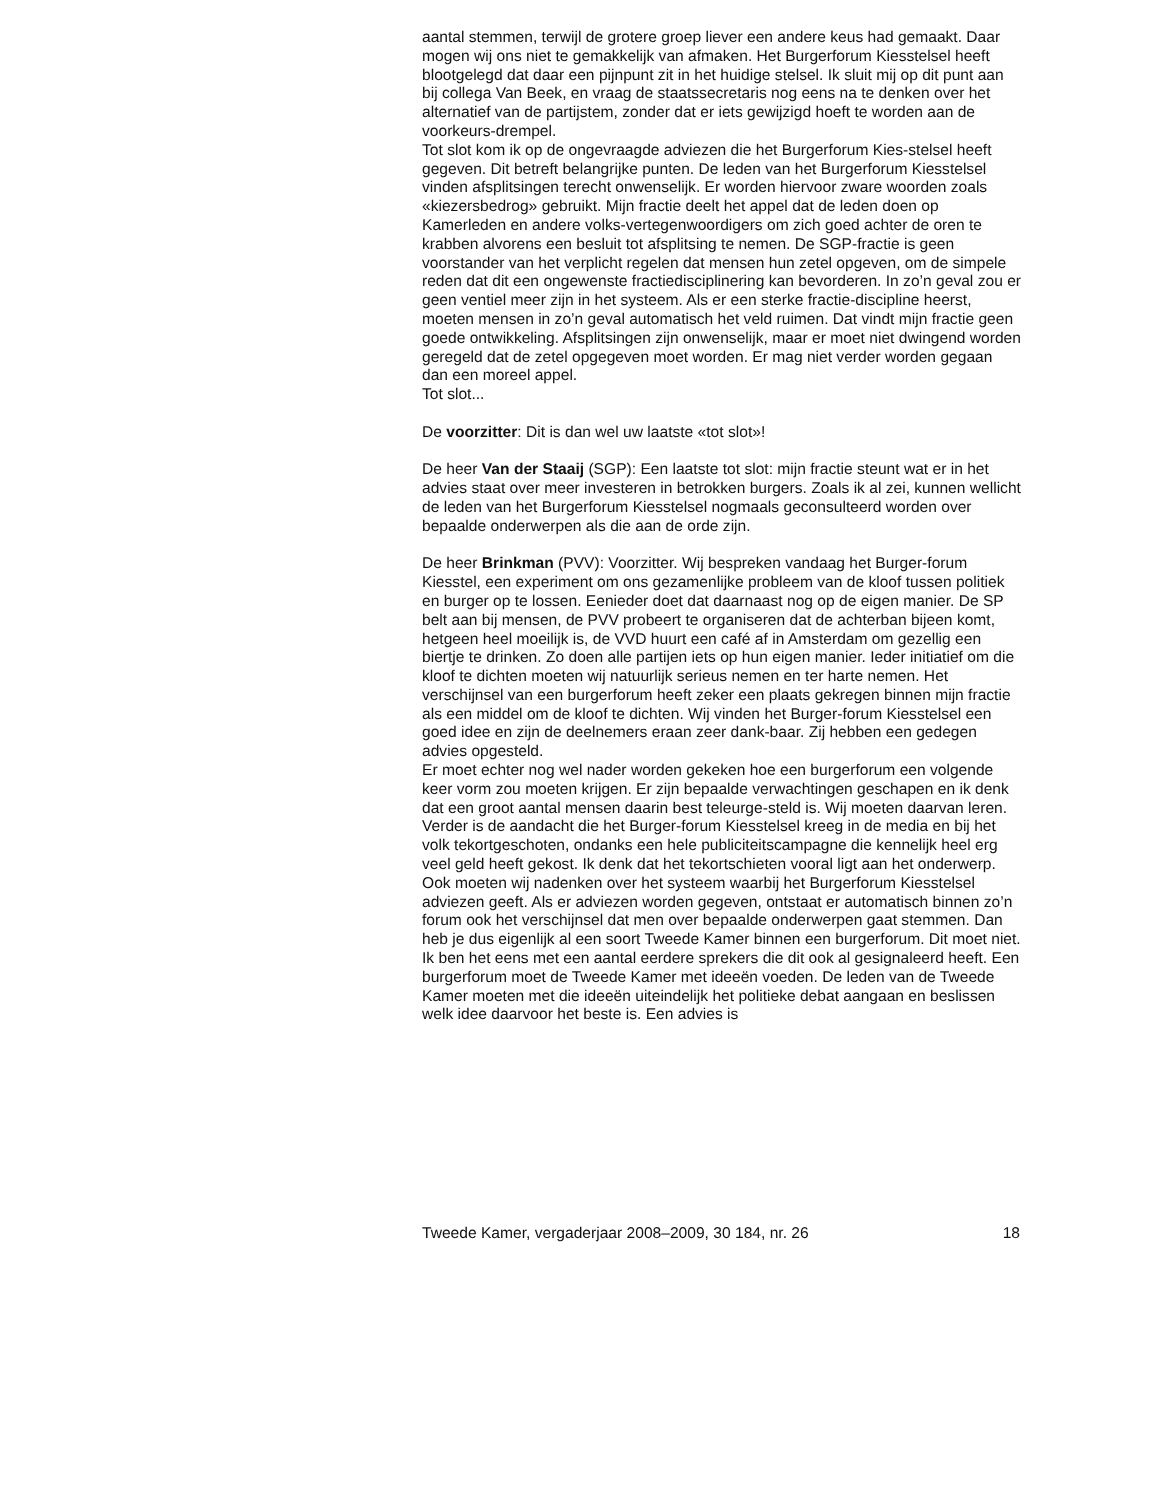aantal stemmen, terwijl de grotere groep liever een andere keus had gemaakt. Daar mogen wij ons niet te gemakkelijk van afmaken. Het Burgerforum Kiesstelsel heeft blootgelegd dat daar een pijnpunt zit in het huidige stelsel. Ik sluit mij op dit punt aan bij collega Van Beek, en vraag de staatssecretaris nog eens na te denken over het alternatief van de partijstem, zonder dat er iets gewijzigd hoeft te worden aan de voorkeurs-drempel.
Tot slot kom ik op de ongevraagde adviezen die het Burgerforum Kies-stelsel heeft gegeven. Dit betreft belangrijke punten. De leden van het Burgerforum Kiesstelsel vinden afsplitsingen terecht onwenselijk. Er worden hiervoor zware woorden zoals «kiezersbedrog» gebruikt. Mijn fractie deelt het appel dat de leden doen op Kamerleden en andere volks-vertegenwoordigers om zich goed achter de oren te krabben alvorens een besluit tot afsplitsing te nemen. De SGP-fractie is geen voorstander van het verplicht regelen dat mensen hun zetel opgeven, om de simpele reden dat dit een ongewenste fractiedisciplinering kan bevorderen. In zo’n geval zou er geen ventiel meer zijn in het systeem. Als er een sterke fractie-discipline heerst, moeten mensen in zo’n geval automatisch het veld ruimen. Dat vindt mijn fractie geen goede ontwikkeling. Afsplitsingen zijn onwenselijk, maar er moet niet dwingend worden geregeld dat de zetel opgegeven moet worden. Er mag niet verder worden gegaan dan een moreel appel.
Tot slot...
De voorzitter: Dit is dan wel uw laatste «tot slot»!
De heer Van der Staaij (SGP): Een laatste tot slot: mijn fractie steunt wat er in het advies staat over meer investeren in betrokken burgers. Zoals ik al zei, kunnen wellicht de leden van het Burgerforum Kiesstelsel nogmaals geconsulteerd worden over bepaalde onderwerpen als die aan de orde zijn.
De heer Brinkman (PVV): Voorzitter. Wij bespreken vandaag het Burger-forum Kiesstel, een experiment om ons gezamenlijke probleem van de kloof tussen politiek en burger op te lossen. Eenieder doet dat daarnaast nog op de eigen manier. De SP belt aan bij mensen, de PVV probeert te organiseren dat de achterban bijeen komt, hetgeen heel moeilijk is, de VVD huurt een café af in Amsterdam om gezellig een biertje te drinken. Zo doen alle partijen iets op hun eigen manier. Ieder initiatief om die kloof te dichten moeten wij natuurlijk serieus nemen en ter harte nemen. Het verschijnsel van een burgerforum heeft zeker een plaats gekregen binnen mijn fractie als een middel om de kloof te dichten. Wij vinden het Burger-forum Kiesstelsel een goed idee en zijn de deelnemers eraan zeer dank-baar. Zij hebben een gedegen advies opgesteld.
Er moet echter nog wel nader worden gekeken hoe een burgerforum een volgende keer vorm zou moeten krijgen. Er zijn bepaalde verwachtingen geschapen en ik denk dat een groot aantal mensen daarin best teleurge-steld is. Wij moeten daarvan leren. Verder is de aandacht die het Burger-forum Kiesstelsel kreeg in de media en bij het volk tekortgeschoten, ondanks een hele publiciteitscampagne die kennelijk heel erg veel geld heeft gekost. Ik denk dat het tekortschieten vooral ligt aan het onderwerp. Ook moeten wij nadenken over het systeem waarbij het Burgerforum Kiesstelsel adviezen geeft. Als er adviezen worden gegeven, ontstaat er automatisch binnen zo’n forum ook het verschijnsel dat men over bepaalde onderwerpen gaat stemmen. Dan heb je dus eigenlijk al een soort Tweede Kamer binnen een burgerforum. Dit moet niet. Ik ben het eens met een aantal eerdere sprekers die dit ook al gesignaleerd heeft. Een burgerforum moet de Tweede Kamer met ideeën voeden. De leden van de Tweede Kamer moeten met die ideeën uiteindelijk het politieke debat aangaan en beslissen welk idee daarvoor het beste is. Een advies is
Tweede Kamer, vergaderjaar 2008–2009, 30 184, nr. 26 18